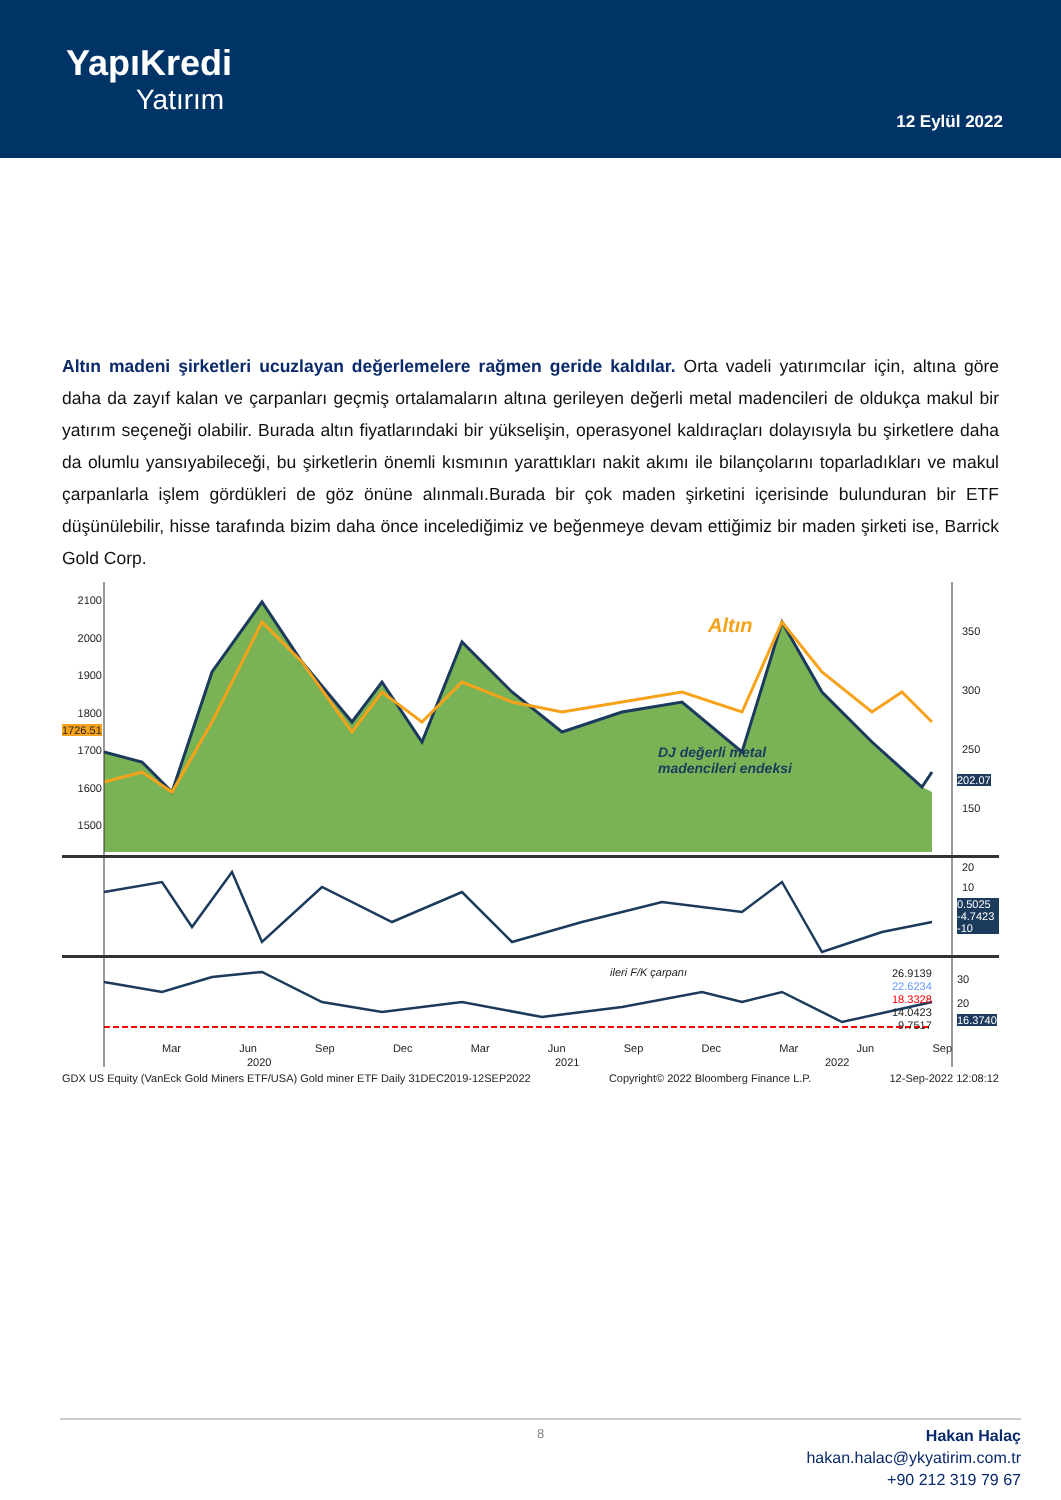YapıKredi
Yatırım
12 Eylül 2022
Altın madeni şirketleri ucuzlayan değerlemelere rağmen geride kaldılar. Orta vadeli yatırımcılar için, altına göre daha da zayıf kalan ve çarpanları geçmiş ortalamaların altına gerileyen değerli metal madencileri de oldukça makul bir yatırım seçeneği olabilir. Burada altın fiyatlarındaki bir yükselişin, operasyonel kaldıraçları dolayısıyla bu şirketlere daha da olumlu yansıyabileceği, bu şirketlerin önemli kısmının yarattıkları nakit akımı ile bilançolarını toparladıkları ve makul çarpanlarla işlem gördükleri de göz önüne alınmalı.Burada bir çok maden şirketini içerisinde bulunduran bir ETF düşünülebilir, hisse tarafında bizim daha önce incelediğimiz ve beğenmeye devam ettiğimiz bir maden şirketi ise, Barrick Gold Corp.
2100
2000
1900
1800
1700
1600
1500
1726.51
350
300
250
150
202.07
Altın
DJ değerli metal
madencileri endeksi
20
10
0.5025 -4.7423 -10
ileri F/K çarpanı
26.9139
22.6234
18.3328
14.0423
9.7517
30
20
16.3740
Mar Jun Sep Dec Mar Jun Sep Dec Mar Jun Sep
2020 2021 2022
GDX US Equity (VanEck Gold Miners ETF/USA) Gold miner ETF Daily 31DEC2019-12SEP2022 Copyright© 2022 Bloomberg Finance L.P. 12-Sep-2022 12:08:12
8
Hakan Halaç
hakan.halac@ykyatirim.com.tr
+90 212 319 79 67